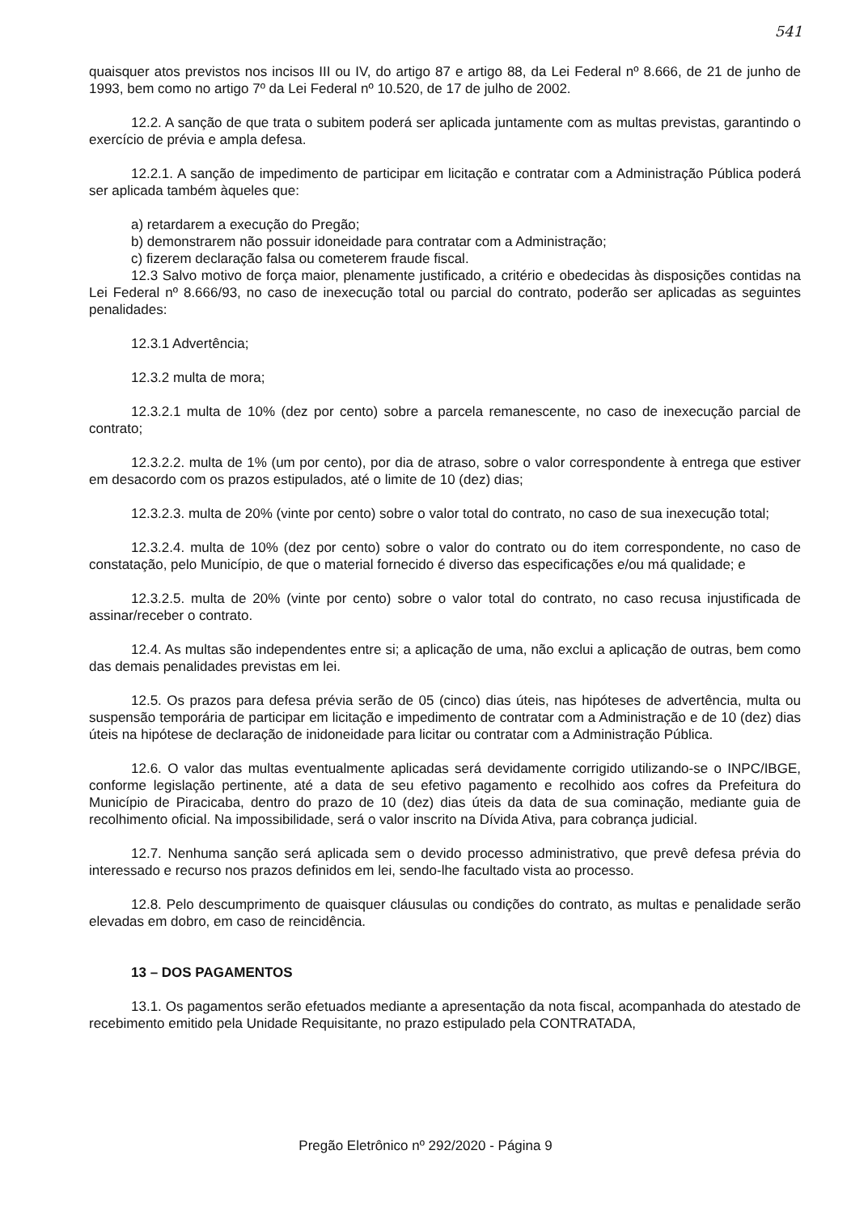541
quaisquer atos previstos nos incisos III ou IV, do artigo 87 e artigo 88, da Lei Federal nº 8.666, de 21 de junho de 1993, bem como no artigo 7º da Lei Federal nº 10.520, de 17 de julho de 2002.
12.2. A sanção de que trata o subitem poderá ser aplicada juntamente com as multas previstas, garantindo o exercício de prévia e ampla defesa.
12.2.1. A sanção de impedimento de participar em licitação e contratar com a Administração Pública poderá ser aplicada também àqueles que:
a) retardarem a execução do Pregão;
b) demonstrarem não possuir idoneidade para contratar com a Administração;
c) fizerem declaração falsa ou cometerem fraude fiscal.
12.3 Salvo motivo de força maior, plenamente justificado, a critério e obedecidas às disposições contidas na Lei Federal nº 8.666/93, no caso de inexecução total ou parcial do contrato, poderão ser aplicadas as seguintes penalidades:
12.3.1 Advertência;
12.3.2 multa de mora;
12.3.2.1 multa de 10% (dez por cento) sobre a parcela remanescente, no caso de inexecução parcial de contrato;
12.3.2.2. multa de 1% (um por cento), por dia de atraso, sobre o valor correspondente à entrega que estiver em desacordo com os prazos estipulados, até o limite de 10 (dez) dias;
12.3.2.3. multa de 20% (vinte por cento) sobre o valor total do contrato, no caso de sua inexecução total;
12.3.2.4. multa de 10% (dez por cento) sobre o valor do contrato ou do item correspondente, no caso de constatação, pelo Município, de que o material fornecido é diverso das especificações e/ou má qualidade; e
12.3.2.5. multa de 20% (vinte por cento) sobre o valor total do contrato, no caso recusa injustificada de assinar/receber o contrato.
12.4. As multas são independentes entre si; a aplicação de uma, não exclui a aplicação de outras, bem como das demais penalidades previstas em lei.
12.5. Os prazos para defesa prévia serão de 05 (cinco) dias úteis, nas hipóteses de advertência, multa ou suspensão temporária de participar em licitação e impedimento de contratar com a Administração e de 10 (dez) dias úteis na hipótese de declaração de inidoneidade para licitar ou contratar com a Administração Pública.
12.6. O valor das multas eventualmente aplicadas será devidamente corrigido utilizando-se o INPC/IBGE, conforme legislação pertinente, até a data de seu efetivo pagamento e recolhido aos cofres da Prefeitura do Município de Piracicaba, dentro do prazo de 10 (dez) dias úteis da data de sua cominação, mediante guia de recolhimento oficial. Na impossibilidade, será o valor inscrito na Dívida Ativa, para cobrança judicial.
12.7. Nenhuma sanção será aplicada sem o devido processo administrativo, que prevê defesa prévia do interessado e recurso nos prazos definidos em lei, sendo-lhe facultado vista ao processo.
12.8. Pelo descumprimento de quaisquer cláusulas ou condições do contrato, as multas e penalidade serão elevadas em dobro, em caso de reincidência.
13 – DOS PAGAMENTOS
13.1. Os pagamentos serão efetuados mediante a apresentação da nota fiscal, acompanhada do atestado de recebimento emitido pela Unidade Requisitante, no prazo estipulado pela CONTRATADA,
Pregão Eletrônico nº 292/2020 - Página 9